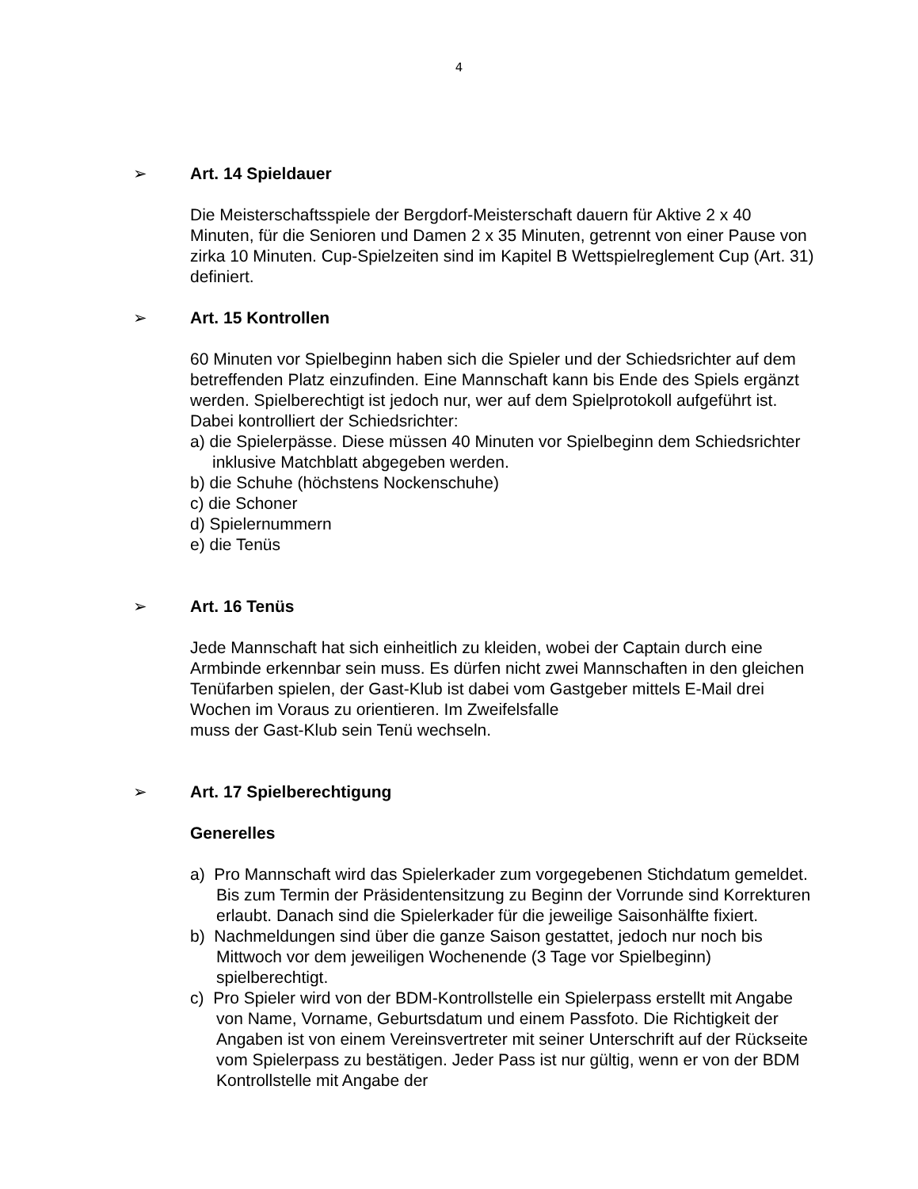4
➢ Art. 14 Spieldauer
Die Meisterschaftsspiele der Bergdorf-Meisterschaft dauern für Aktive 2 x 40 Minuten, für die Senioren und Damen 2 x 35 Minuten, getrennt von einer Pause von zirka 10 Minuten. Cup-Spielzeiten sind im Kapitel B Wettspielreglement Cup (Art. 31) definiert.
➢ Art. 15 Kontrollen
60 Minuten vor Spielbeginn haben sich die Spieler und der Schiedsrichter auf dem betreffenden Platz einzufinden. Eine Mannschaft kann bis Ende des Spiels ergänzt werden. Spielberechtigt ist jedoch nur, wer auf dem Spielprotokoll aufgeführt ist. Dabei kontrolliert der Schiedsrichter:
a) die Spielerpässe. Diese müssen 40 Minuten vor Spielbeginn dem Schiedsrichter inklusive Matchblatt abgegeben werden.
b) die Schuhe (höchstens Nockenschuhe)
c) die Schoner
d) Spielernummern
e) die Tenüs
➢ Art. 16 Tenüs
Jede Mannschaft hat sich einheitlich zu kleiden, wobei der Captain durch eine Armbinde erkennbar sein muss. Es dürfen nicht zwei Mannschaften in den gleichen Tenüfarben spielen, der Gast-Klub ist dabei vom Gastgeber mittels E-Mail drei Wochen im Voraus zu orientieren. Im Zweifelsfalle
muss der Gast-Klub sein Tenü wechseln.
➢ Art. 17 Spielberechtigung
Generelles
a) Pro Mannschaft wird das Spielerkader zum vorgegebenen Stichdatum gemeldet. Bis zum Termin der Präsidentensitzung zu Beginn der Vorrunde sind Korrekturen erlaubt. Danach sind die Spielerkader für die jeweilige Saisonhälfte fixiert.
b) Nachmeldungen sind über die ganze Saison gestattet, jedoch nur noch bis Mittwoch vor dem jeweiligen Wochenende (3 Tage vor Spielbeginn) spielberechtigt.
c) Pro Spieler wird von der BDM-Kontrollstelle ein Spielerpass erstellt mit Angabe von Name, Vorname, Geburtsdatum und einem Passfoto. Die Richtigkeit der Angaben ist von einem Vereinsvertreter mit seiner Unterschrift auf der Rückseite vom Spielerpass zu bestätigen. Jeder Pass ist nur gültig, wenn er von der BDM Kontrollstelle mit Angabe der